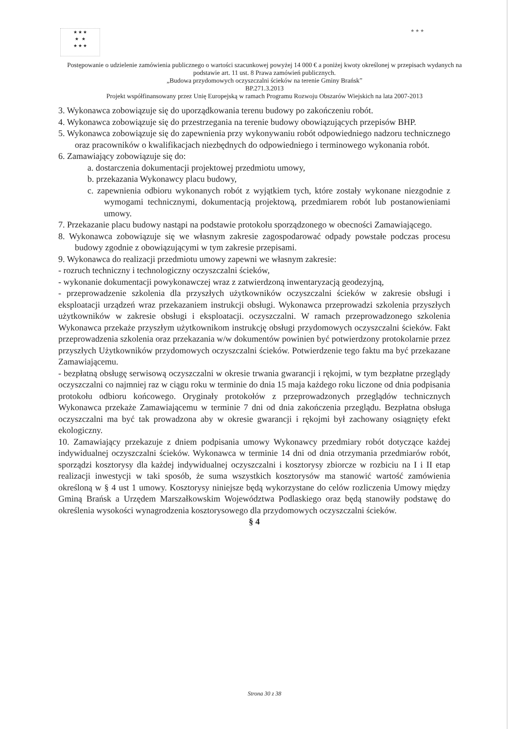★ ★ ★
★ ★
★ ★ ★
★ ★ ★
Postępowanie o udzielenie zamówienia publicznego o wartości szacunkowej powyżej 14 000 € a poniżej kwoty określonej w przepisach wydanych na podstawie art. 11 ust. 8 Prawa zamówień publicznych.
„Budowa przydomowych oczyszczalni ścieków na terenie Gminy Brańsk”
BP.271.3.2013
Projekt współfinansowany przez Unię Europejską w ramach Programu Rozwoju Obszarów Wiejskich na lata 2007-2013
3. Wykonawca zobowiązuje się do uporządkowania terenu budowy po zakończeniu robót.
4. Wykonawca zobowiązuje się do przestrzegania na terenie budowy obowiązujących przepisów BHP.
5. Wykonawca zobowiązuje się do zapewnienia przy wykonywaniu robót odpowiedniego nadzoru technicznego oraz pracowników o kwalifikacjach niezbędnych do odpowiedniego i terminowego wykonania robót.
6. Zamawiający zobowiązuje się do:
a. dostarczenia dokumentacji projektowej przedmiotu umowy,
b. przekazania Wykonawcy placu budowy,
c. zapewnienia odbioru wykonanych robót z wyjątkiem tych, które zostały wykonane niezgodnie z wymogami technicznymi, dokumentacją projektową, przedmiarem robót lub postanowieniami umowy.
7. Przekazanie placu budowy nastąpi na podstawie protokołu sporządzonego w obecności Zamawiającego.
8. Wykonawca zobowiązuje się we własnym zakresie zagospodarować odpady powstałe podczas procesu budowy zgodnie z obowiązującymi w tym zakresie przepisami.
9. Wykonawca do realizacji przedmiotu umowy zapewni we własnym zakresie:
- rozruch techniczny i technologiczny oczyszczalni ścieków,
- wykonanie dokumentacji powykonawczej wraz z zatwierdzoną inwentaryzacją geodezyjną,
- przeprowadzenie szkolenia dla przyszłych użytkowników oczyszczalni ścieków w zakresie obsługi i eksploatacji urządzeń wraz przekazaniem instrukcji obsługi. Wykonawca przeprowadzi szkolenia przyszłych użytkowników w zakresie obsługi i eksploatacji. oczyszczalni. W ramach przeprowadzonego szkolenia Wykonawca przekaże przyszłym użytkownikom instrukcję obsługi przydomowych oczyszczalni ścieków. Fakt przeprowadzenia szkolenia oraz przekazania w/w dokumentów powinien być potwierdzony protokolarnie przez przyszłych Użytkowników przydomowych oczyszczalni ścieków. Potwierdzenie tego faktu ma być przekazane Zamawiającemu.
- bezpłatną obsługę serwisową oczyszczalni w okresie trwania gwarancji i rękojmi, w tym bezpłatne przeglądy oczyszczalni co najmniej raz w ciągu roku w terminie do dnia 15 maja każdego roku liczone od dnia podpisania protokołu odbioru końcowego. Oryginały protokołów z przeprowadzonych przeglądów technicznych Wykonawca przekaże Zamawiającemu w terminie 7 dni od dnia zakończenia przeglądu. Bezpłatna obsługa oczyszczalni ma być tak prowadzona aby w okresie gwarancji i rękojmi był zachowany osiągnięty efekt ekologiczny.
10. Zamawiający przekazuje z dniem podpisania umowy Wykonawcy przedmiary robót dotyczące każdej indywidualnej oczyszczalni ścieków. Wykonawca w terminie 14 dni od dnia otrzymania przedmiarów robót, sporządzi kosztorysy dla każdej indywidualnej oczyszczalni i kosztorysy zbiorcze w rozbiciu na I i II etap realizacji inwestycji w taki sposób, że suma wszystkich kosztorysów ma stanowić wartość zamówienia określoną w § 4 ust 1 umowy. Kosztorysy niniejsze będą wykorzystane do celów rozliczenia Umowy między Gminą Brańsk a Urzędem Marszałkowskim Województwa Podlaskiego oraz będą stanowiły podstawę do określenia wysokości wynagrodzenia kosztorysowego dla przydomowych oczyszczalni ścieków.
§ 4
Strona 30 z 38